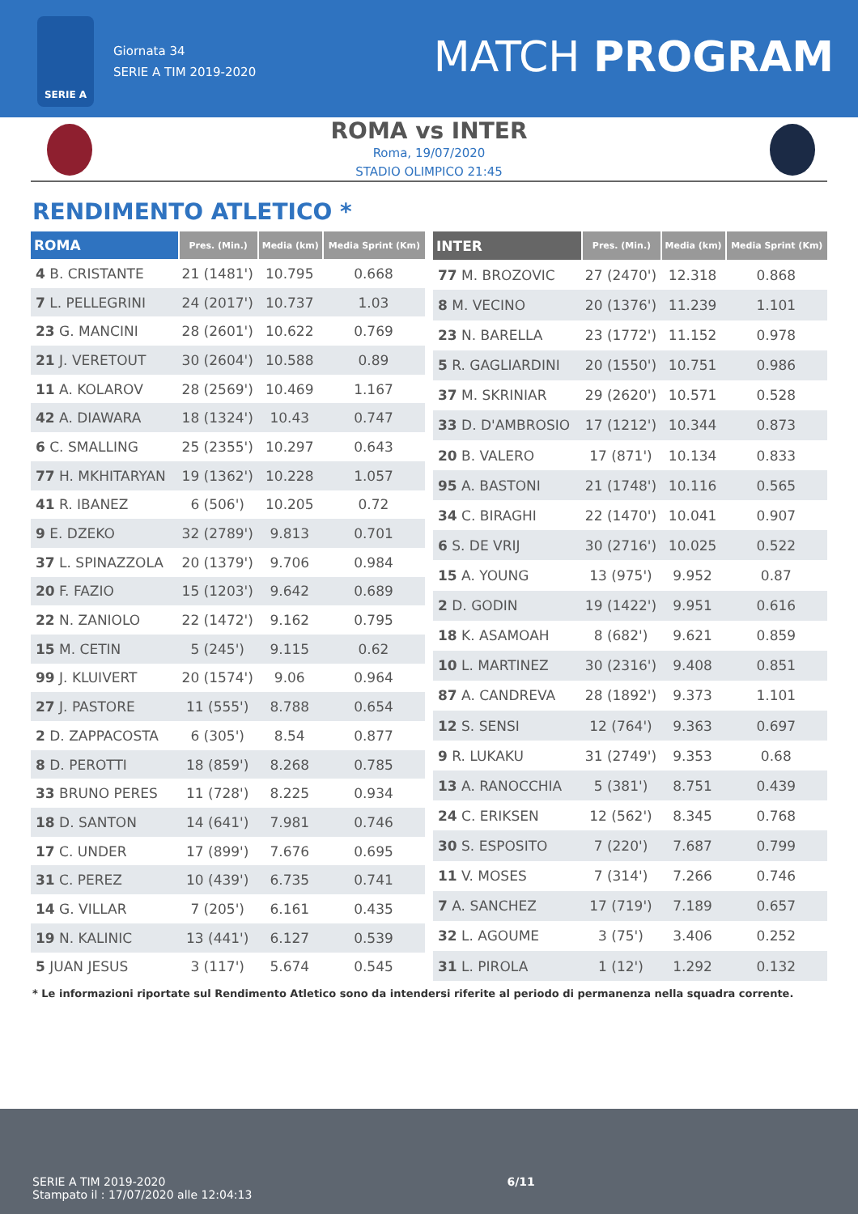SERIE A
Giornata 34
SERIE A TIM 2019-2020
MATCH PROGRAM
ROMA vs INTER
Roma, 19/07/2020
STADIO OLIMPICO 21:45
RENDIMENTO ATLETICO *
| ROMA | Pres. (Min.) | Media (km) | Media Sprint (Km) |
| --- | --- | --- | --- |
| 4 B. CRISTANTE | 21 (1481') | 10.795 | 0.668 |
| 7 L. PELLEGRINI | 24 (2017') | 10.737 | 1.03 |
| 23 G. MANCINI | 28 (2601') | 10.622 | 0.769 |
| 21 J. VERETOUT | 30 (2604') | 10.588 | 0.89 |
| 11 A. KOLAROV | 28 (2569') | 10.469 | 1.167 |
| 42 A. DIAWARA | 18 (1324') | 10.43 | 0.747 |
| 6 C. SMALLING | 25 (2355') | 10.297 | 0.643 |
| 77 H. MKHITARYAN | 19 (1362') | 10.228 | 1.057 |
| 41 R. IBANEZ | 6 (506') | 10.205 | 0.72 |
| 9 E. DZEKO | 32 (2789') | 9.813 | 0.701 |
| 37 L. SPINAZZOLA | 20 (1379') | 9.706 | 0.984 |
| 20 F. FAZIO | 15 (1203') | 9.642 | 0.689 |
| 22 N. ZANIOLO | 22 (1472') | 9.162 | 0.795 |
| 15 M. CETIN | 5 (245') | 9.115 | 0.62 |
| 99 J. KLUIVERT | 20 (1574') | 9.06 | 0.964 |
| 27 J. PASTORE | 11 (555') | 8.788 | 0.654 |
| 2 D. ZAPPACOSTA | 6 (305') | 8.54 | 0.877 |
| 8 D. PEROTTI | 18 (859') | 8.268 | 0.785 |
| 33 BRUNO PERES | 11 (728') | 8.225 | 0.934 |
| 18 D. SANTON | 14 (641') | 7.981 | 0.746 |
| 17 C. UNDER | 17 (899') | 7.676 | 0.695 |
| 31 C. PEREZ | 10 (439') | 6.735 | 0.741 |
| 14 G. VILLAR | 7 (205') | 6.161 | 0.435 |
| 19 N. KALINIC | 13 (441') | 6.127 | 0.539 |
| 5 JUAN JESUS | 3 (117') | 5.674 | 0.545 |
| INTER | Pres. (Min.) | Media (km) | Media Sprint (Km) |
| --- | --- | --- | --- |
| 77 M. BROZOVIC | 27 (2470') | 12.318 | 0.868 |
| 8 M. VECINO | 20 (1376') | 11.239 | 1.101 |
| 23 N. BARELLA | 23 (1772') | 11.152 | 0.978 |
| 5 R. GAGLIARDINI | 20 (1550') | 10.751 | 0.986 |
| 37 M. SKRINIAR | 29 (2620') | 10.571 | 0.528 |
| 33 D. D'AMBROSIO | 17 (1212') | 10.344 | 0.873 |
| 20 B. VALERO | 17 (871') | 10.134 | 0.833 |
| 95 A. BASTONI | 21 (1748') | 10.116 | 0.565 |
| 34 C. BIRAGHI | 22 (1470') | 10.041 | 0.907 |
| 6 S. DE VRIJ | 30 (2716') | 10.025 | 0.522 |
| 15 A. YOUNG | 13 (975') | 9.952 | 0.87 |
| 2 D. GODIN | 19 (1422') | 9.951 | 0.616 |
| 18 K. ASAMOAH | 8 (682') | 9.621 | 0.859 |
| 10 L. MARTINEZ | 30 (2316') | 9.408 | 0.851 |
| 87 A. CANDREVA | 28 (1892') | 9.373 | 1.101 |
| 12 S. SENSI | 12 (764') | 9.363 | 0.697 |
| 9 R. LUKAKU | 31 (2749') | 9.353 | 0.68 |
| 13 A. RANOCCHIA | 5 (381') | 8.751 | 0.439 |
| 24 C. ERIKSEN | 12 (562') | 8.345 | 0.768 |
| 30 S. ESPOSITO | 7 (220') | 7.687 | 0.799 |
| 11 V. MOSES | 7 (314') | 7.266 | 0.746 |
| 7 A. SANCHEZ | 17 (719') | 7.189 | 0.657 |
| 32 L. AGOUME | 3 (75') | 3.406 | 0.252 |
| 31 L. PIROLA | 1 (12') | 1.292 | 0.132 |
* Le informazioni riportate sul Rendimento Atletico sono da intendersi riferite al periodo di permanenza nella squadra corrente.
SERIE A TIM 2019-2020
Stampato il : 17/07/2020 alle 12:04:13
6/11